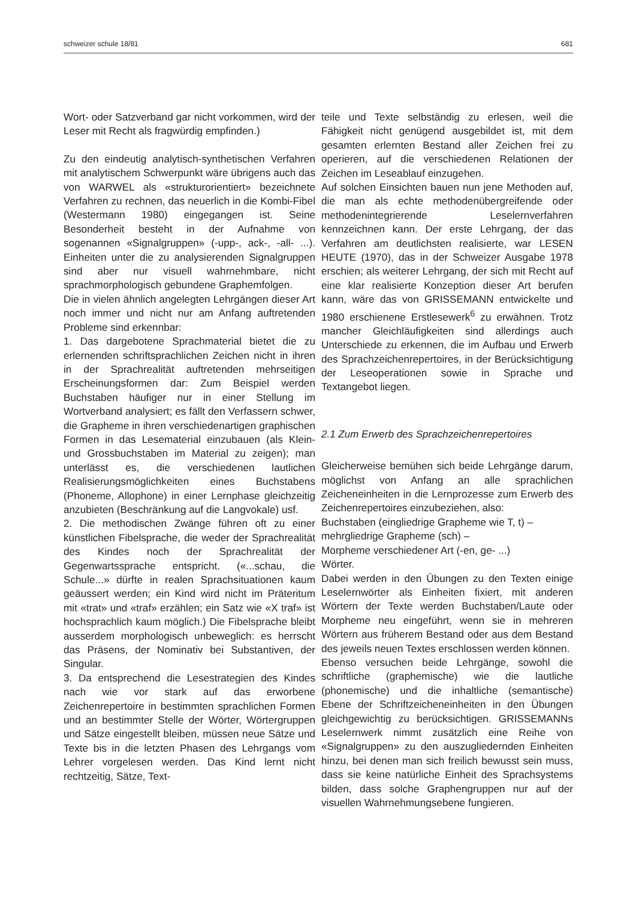schweizer schule 18/81 681
Wort- oder Satzverband gar nicht vorkommen, wird der Leser mit Recht als fragwürdig empfinden.)
Zu den eindeutig analytisch-synthetischen Verfahren mit analytischem Schwerpunkt wäre übrigens auch das von WARWEL als «strukturorientiert» bezeichnete Verfahren zu rechnen, das neuerlich in die Kombi-Fibel (Westermann 1980) eingegangen ist. Seine Besonderheit besteht in der Aufnahme von sogenannen «Signalgruppen» (-upp-, ack-, -all- ...). Einheiten unter die zu analysierenden Signalgruppen sind aber nur visuell wahrnehmbare, nicht sprachmorphologisch gebundene Graphemfolgen.
Die in vielen ähnlich angelegten Lehrgängen dieser Art noch immer und nicht nur am Anfang auftretenden Probleme sind erkennbar:
1. Das dargebotene Sprachmaterial bietet die zu erlernenden schriftsprachlichen Zeichen nicht in ihren in der Sprachrealität auftretenden mehrseitigen Erscheinungsformen dar: Zum Beispiel werden Buchstaben häufiger nur in einer Stellung im Wortverband analysiert; es fällt den Verfassern schwer, die Grapheme in ihren verschiedenartigen graphischen Formen in das Lesematerial einzubauen (als Klein- und Grossbuchstaben im Material zu zeigen); man unterlässt es, die verschiedenen lautlichen Realisierungsmöglichkeiten eines Buchstabens (Phoneme, Allophone) in einer Lernphase gleichzeitig anzubieten (Beschränkung auf die Langvokale) usf.
2. Die methodischen Zwänge führen oft zu einer künstlichen Fibelsprache, die weder der Sprachrealität des Kindes noch der Sprachrealität der Gegenwartssprache entspricht. («...schau, die Schule...» dürfte in realen Sprachsituationen kaum geäussert werden; ein Kind wird nicht im Präteritum mit «trat» und «traf» erzählen; ein Satz wie «X traf» ist hochsprachlich kaum möglich.) Die Fibelsprache bleibt ausserdem morphologisch unbeweglich: es herrscht das Präsens, der Nominativ bei Substantiven, der Singular.
3. Da entsprechend die Lesestrategien des Kindes nach wie vor stark auf das erworbene Zeichenrepertoire in bestimmten sprachlichen Formen und an bestimmter Stelle der Wörter, Wörtergruppen und Sätze eingestellt bleiben, müssen neue Sätze und Texte bis in die letzten Phasen des Lehrgangs vom Lehrer vorgelesen werden. Das Kind lernt nicht rechtzeitig, Sätze, Text-
teile und Texte selbständig zu erlesen, weil die Fähigkeit nicht genügend ausgebildet ist, mit dem gesamten erlernten Bestand aller Zeichen frei zu operieren, auf die verschiedenen Relationen der Zeichen im Leseablauf einzugehen.
Auf solchen Einsichten bauen nun jene Methoden auf, die man als echte methodenübergreifende oder methodenintegrierende Leselernverfahren kennzeichnen kann. Der erste Lehrgang, der das Verfahren am deutlichsten realisierte, war LESEN HEUTE (1970), das in der Schweizer Ausgabe 1978 erschien; als weiterer Lehrgang, der sich mit Recht auf eine klar realisierte Konzeption dieser Art berufen kann, wäre das von GRISSEMANN entwickelte und 1980 erschienene Erstlesewerk<sup>6</sup> zu erwähnen. Trotz mancher Gleichläufigkeiten sind allerdings auch Unterschiede zu erkennen, die im Aufbau und Erwerb des Sprachzeichenrepertoires, in der Berücksichtigung der Leseoperationen sowie in Sprache und Textangebot liegen.
2.1 Zum Erwerb des Sprachzeichenrepertoires
Gleicherweise bemühen sich beide Lehrgänge darum, möglichst von Anfang an alle sprachlichen Zeicheneinheiten in die Lernprozesse zum Erwerb des Zeichenrepertoires einzubeziehen, also:
Buchstaben (eingliedrige Grapheme wie T, t) –
mehrgliedrige Grapheme (sch) –
Morpheme verschiedener Art (-en, ge- ...)
Wörter.
Dabei werden in den Übungen zu den Texten einige Leselernwörter als Einheiten fixiert, mit anderen Wörtern der Texte werden Buchstaben/Laute oder Morpheme neu eingeführt, wenn sie in mehreren Wörtern aus früherem Bestand oder aus dem Bestand des jeweils neuen Textes erschlossen werden können.
Ebenso versuchen beide Lehrgänge, sowohl die schriftliche (graphemische) wie die lautliche (phonemische) und die inhaltliche (semantische) Ebene der Schriftzeicheneinheiten in den Übungen gleichgewichtig zu berücksichtigen. GRISSEMANNs Leselernwerk nimmt zusätzlich eine Reihe von «Signalgruppen» zu den auszugliedernden Einheiten hinzu, bei denen man sich freilich bewusst sein muss, dass sie keine natürliche Einheit des Sprachsystems bilden, dass solche Graphengruppen nur auf der visuellen Wahrnehmungsebene fungieren.